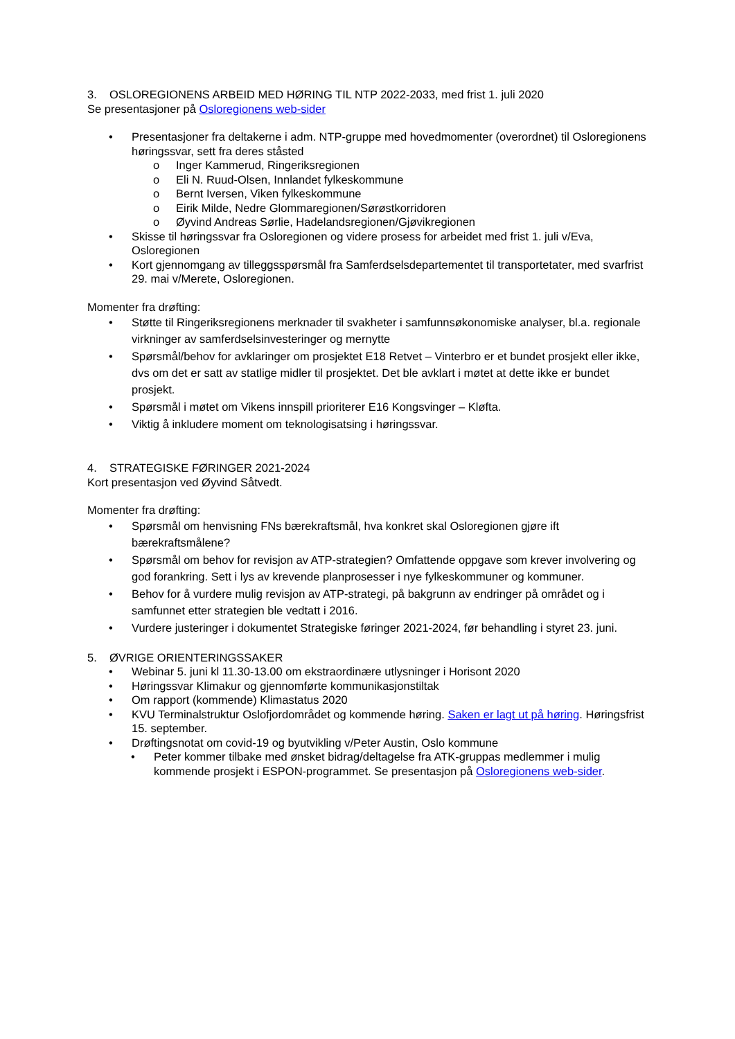3. OSLOREGIONENS ARBEID MED HØRING TIL NTP 2022-2033, med frist 1. juli 2020
Se presentasjoner på Osloregionens web-sider
• Presentasjoner fra deltakerne i adm. NTP-gruppe med hovedmomenter (overordnet) til Osloregionens høringssvar, sett fra deres ståsted
o Inger Kammerud, Ringeriksregionen
o Eli N. Ruud-Olsen, Innlandet fylkeskommune
o Bernt Iversen, Viken fylkeskommune
o Eirik Milde, Nedre Glommaregionen/Sørøstkorridoren
o Øyvind Andreas Sørlie, Hadelandsregionen/Gjøvikregionen
• Skisse til høringssvar fra Osloregionen og videre prosess for arbeidet med frist 1. juli v/Eva, Osloregionen
• Kort gjennomgang av tilleggsspørsmål fra Samferdselsdepartementet til transportetater, med svarfrist 29. mai v/Merete, Osloregionen.
Momenter fra drøfting:
• Støtte til Ringeriksregionens merknader til svakheter i samfunnsøkonomiske analyser, bl.a. regionale virkninger av samferdselsinvesteringer og mernytte
• Spørsmål/behov for avklaringer om prosjektet E18 Retvet – Vinterbro er et bundet prosjekt eller ikke, dvs om det er satt av statlige midler til prosjektet. Det ble avklart i møtet at dette ikke er bundet prosjekt.
• Spørsmål i møtet om Vikens innspill prioriterer E16 Kongsvinger – Kløfta.
• Viktig å inkludere moment om teknologisatsing i høringssvar.
4. STRATEGISKE FØRINGER 2021-2024
Kort presentasjon ved Øyvind Såtvedt.
Momenter fra drøfting:
• Spørsmål om henvisning FNs bærekraftsmål, hva konkret skal Osloregionen gjøre ift bærekraftsmålene?
• Spørsmål om behov for revisjon av ATP-strategien? Omfattende oppgave som krever involvering og god forankring. Sett i lys av krevende planprosesser i nye fylkeskommuner og kommuner.
• Behov for å vurdere mulig revisjon av ATP-strategi, på bakgrunn av endringer på området og i samfunnet etter strategien ble vedtatt i 2016.
• Vurdere justeringer i dokumentet Strategiske føringer 2021-2024, før behandling i styret 23. juni.
5. ØVRIGE ORIENTERINGSSAKER
• Webinar 5. juni kl 11.30-13.00 om ekstraordinære utlysninger i Horisont 2020
• Høringssvar Klimakur og gjennomførte kommunikasjonstiltak
• Om rapport (kommende) Klimastatus 2020
• KVU Terminalstruktur Oslofjordområdet og kommende høring. Saken er lagt ut på høring. Høringsfrist 15. september.
• Drøftingsnotat om covid-19 og byutvikling v/Peter Austin, Oslo kommune
• Peter kommer tilbake med ønsket bidrag/deltagelse fra ATK-gruppas medlemmer i mulig kommende prosjekt i ESPON-programmet. Se presentasjon på Osloregionens web-sider.